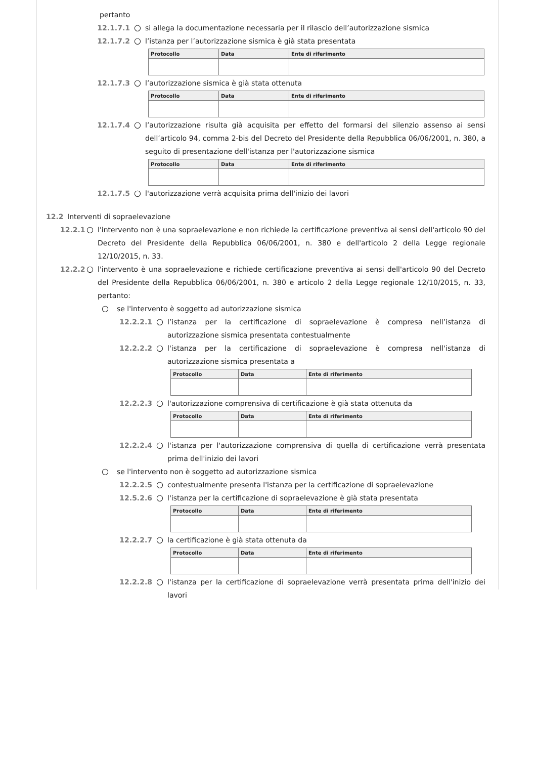pertanto
12.1.7.1 ○ si allega la documentazione necessaria per il rilascio dell’autorizzazione sismica
12.1.7.2 ○ l’istanza per l’autorizzazione sismica è già stata presentata
| Protocollo | Data | Ente di riferimento |
| --- | --- | --- |
12.1.7.3 ○ l’autorizzazione sismica è già stata ottenuta
| Protocollo | Data | Ente di riferimento |
| --- | --- | --- |
12.1.7.4 ○ l’autorizzazione risulta già acquisita per effetto del formarsi del silenzio assenso ai sensi dell’articolo 94, comma 2-bis del Decreto del Presidente della Repubblica 06/06/2001, n. 380, a seguito di presentazione dell'istanza per l'autorizzazione sismica
| Protocollo | Data | Ente di riferimento |
| --- | --- | --- |
12.1.7.5 ○ l'autorizzazione verrà acquisita prima dell'inizio dei lavori
12.2 Interventi di sopraelevazione
12.2.1 ○ l'intervento non è una sopraelevazione e non richiede la certificazione preventiva ai sensi dell'articolo 90 del Decreto del Presidente della Repubblica 06/06/2001, n. 380 e dell'articolo 2 della Legge regionale 12/10/2015, n. 33.
12.2.2 ○ l'intervento è una sopraelevazione e richiede certificazione preventiva ai sensi dell'articolo 90 del Decreto del Presidente della Repubblica 06/06/2001, n. 380 e articolo 2 della Legge regionale 12/10/2015, n. 33, pertanto:
○ se l'intervento è soggetto ad autorizzazione sismica
12.2.2.1 ○ l’istanza per la certificazione di sopraelevazione è compresa nell’istanza di autorizzazione sismica presentata contestualmente
12.2.2.2 ○ l'istanza per la certificazione di sopraelevazione è compresa nell'istanza di autorizzazione sismica presentata a
| Protocollo | Data | Ente di riferimento |
| --- | --- | --- |
12.2.2.3 ○ l'autorizzazione comprensiva di certificazione è già stata ottenuta da
| Protocollo | Data | Ente di riferimento |
| --- | --- | --- |
12.2.2.4 ○ l'istanza per l'autorizzazione comprensiva di quella di certificazione verrà presentata prima dell'inizio dei lavori
○ se l'intervento non è soggetto ad autorizzazione sismica
12.2.2.5 ○ contestualmente presenta l'istanza per la certificazione di sopraelevazione
12.5.2.6 ○ l'istanza per la certificazione di sopraelevazione è già stata presentata
| Protocollo | Data | Ente di riferimento |
| --- | --- | --- |
12.2.2.7 ○ la certificazione è già stata ottenuta da
| Protocollo | Data | Ente di riferimento |
| --- | --- | --- |
12.2.2.8 ○ l'istanza per la certificazione di sopraelevazione verrà presentata prima dell'inizio dei lavori